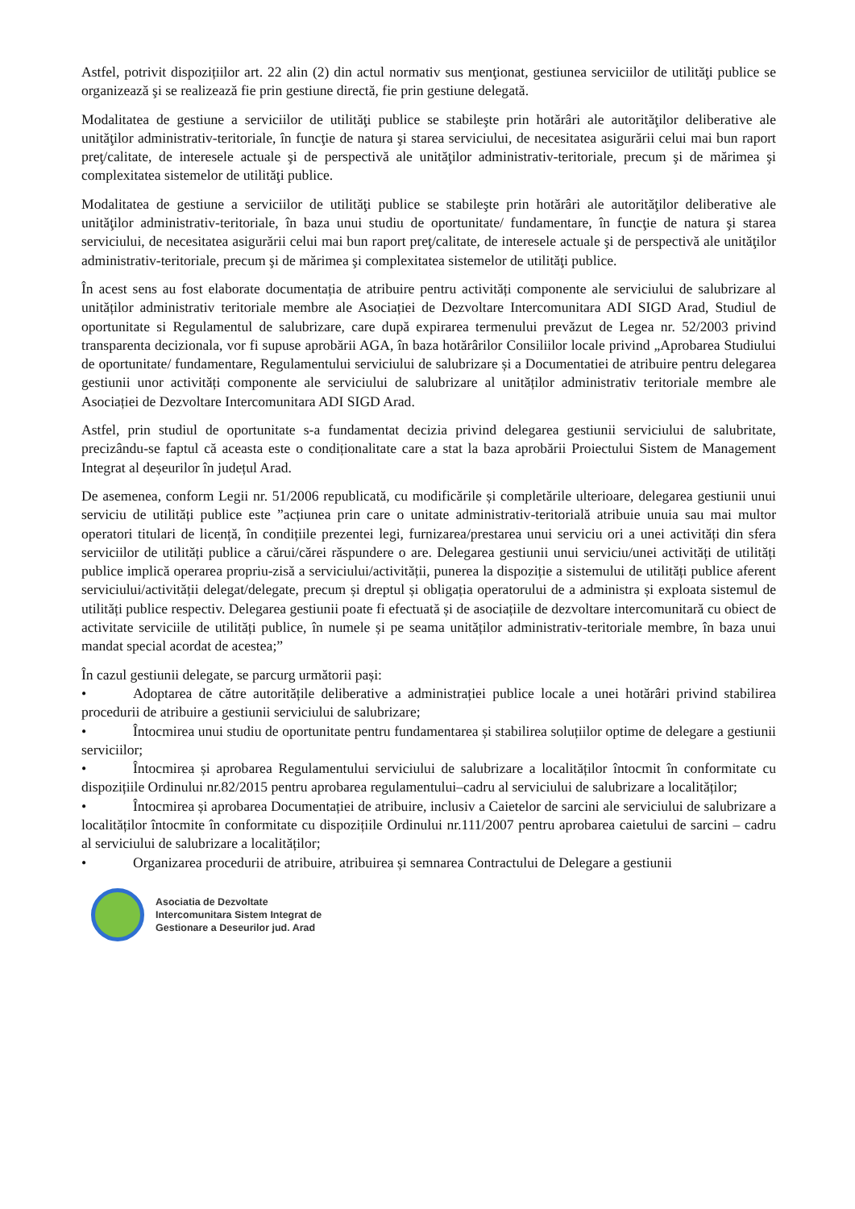Astfel, potrivit dispozițiilor art. 22 alin (2) din actul normativ sus menţionat, gestiunea serviciilor de utilităţi publice se organizează şi se realizează fie prin gestiune directă, fie prin gestiune delegată.
Modalitatea de gestiune a serviciilor de utilităţi publice se stabileşte prin hotărâri ale autorităţilor deliberative ale unităţilor administrativ-teritoriale, în funcţie de natura şi starea serviciului, de necesitatea asigurării celui mai bun raport preţ/calitate, de interesele actuale şi de perspectivă ale unităţilor administrativ-teritoriale, precum şi de mărimea şi complexitatea sistemelor de utilităţi publice.
Modalitatea de gestiune a serviciilor de utilităţi publice se stabileşte prin hotărâri ale autorităţilor deliberative ale unităţilor administrativ-teritoriale, în baza unui studiu de oportunitate/ fundamentare, în funcţie de natura şi starea serviciului, de necesitatea asigurării celui mai bun raport preţ/calitate, de interesele actuale şi de perspectivă ale unităţilor administrativ-teritoriale, precum şi de mărimea şi complexitatea sistemelor de utilităţi publice.
În acest sens au fost elaborate documentația de atribuire pentru activități componente ale serviciului de salubrizare al unităților administrativ teritoriale membre ale Asociației de Dezvoltare Intercomunitara ADI SIGD Arad, Studiul de oportunitate si Regulamentul de salubrizare, care după expirarea termenului prevăzut de Legea nr. 52/2003 privind transparenta decizionala, vor fi supuse aprobării AGA, în baza hotărârilor Consiliilor locale privind „Aprobarea Studiului de oportunitate/ fundamentare, Regulamentului serviciului de salubrizare și a Documentatiei de atribuire pentru delegarea gestiunii unor activități componente ale serviciului de salubrizare al unităților administrativ teritoriale membre ale Asociației de Dezvoltare Intercomunitara ADI SIGD Arad.
Astfel, prin studiul de oportunitate s-a fundamentat decizia privind delegarea gestiunii serviciului de salubritate, precizându-se faptul că aceasta este o condiționalitate care a stat la baza aprobării Proiectului Sistem de Management Integrat al deșeurilor în județul Arad.
De asemenea, conform Legii nr. 51/2006 republicată, cu modificările și completările ulterioare, delegarea gestiunii unui serviciu de utilități publice este ”acțiunea prin care o unitate administrativ-teritorială atribuie unuia sau mai multor operatori titulari de licență, în condițiile prezentei legi, furnizarea/prestarea unui serviciu ori a unei activități din sfera serviciilor de utilități publice a cărui/cărei răspundere o are. Delegarea gestiunii unui serviciu/unei activități de utilități publice implică operarea propriu-zisă a serviciului/activității, punerea la dispoziție a sistemului de utilități publice aferent serviciului/activității delegat/delegate, precum și dreptul și obligația operatorului de a administra și exploata sistemul de utilități publice respectiv. Delegarea gestiunii poate fi efectuată și de asociațiile de dezvoltare intercomunitară cu obiect de activitate serviciile de utilități publice, în numele și pe seama unităților administrativ-teritoriale membre, în baza unui mandat special acordat de acestea;”
În cazul gestiunii delegate, se parcurg următorii pași:
• Adoptarea de către autoritățile deliberative a administrației publice locale a unei hotărâri privind stabilirea procedurii de atribuire a gestiunii serviciului de salubrizare;
• Întocmirea unui studiu de oportunitate pentru fundamentarea și stabilirea soluțiilor optime de delegare a gestiunii serviciilor;
• Întocmirea și aprobarea Regulamentului serviciului de salubrizare a localităților întocmit în conformitate cu dispozițiile Ordinului nr.82/2015 pentru aprobarea regulamentului–cadru al serviciului de salubrizare a localităților;
• Întocmirea și aprobarea Documentației de atribuire, inclusiv a Caietelor de sarcini ale serviciului de salubrizare a localităților întocmite în conformitate cu dispozițiile Ordinului nr.111/2007 pentru aprobarea caietului de sarcini – cadru al serviciului de salubrizare a localităților;
• Organizarea procedurii de atribuire, atribuirea și semnarea Contractului de Delegare a gestiunii
Asociatia de Dezvoltate
Intercomunitara Sistem Integrat de
Gestionare a Deseurilor jud. Arad